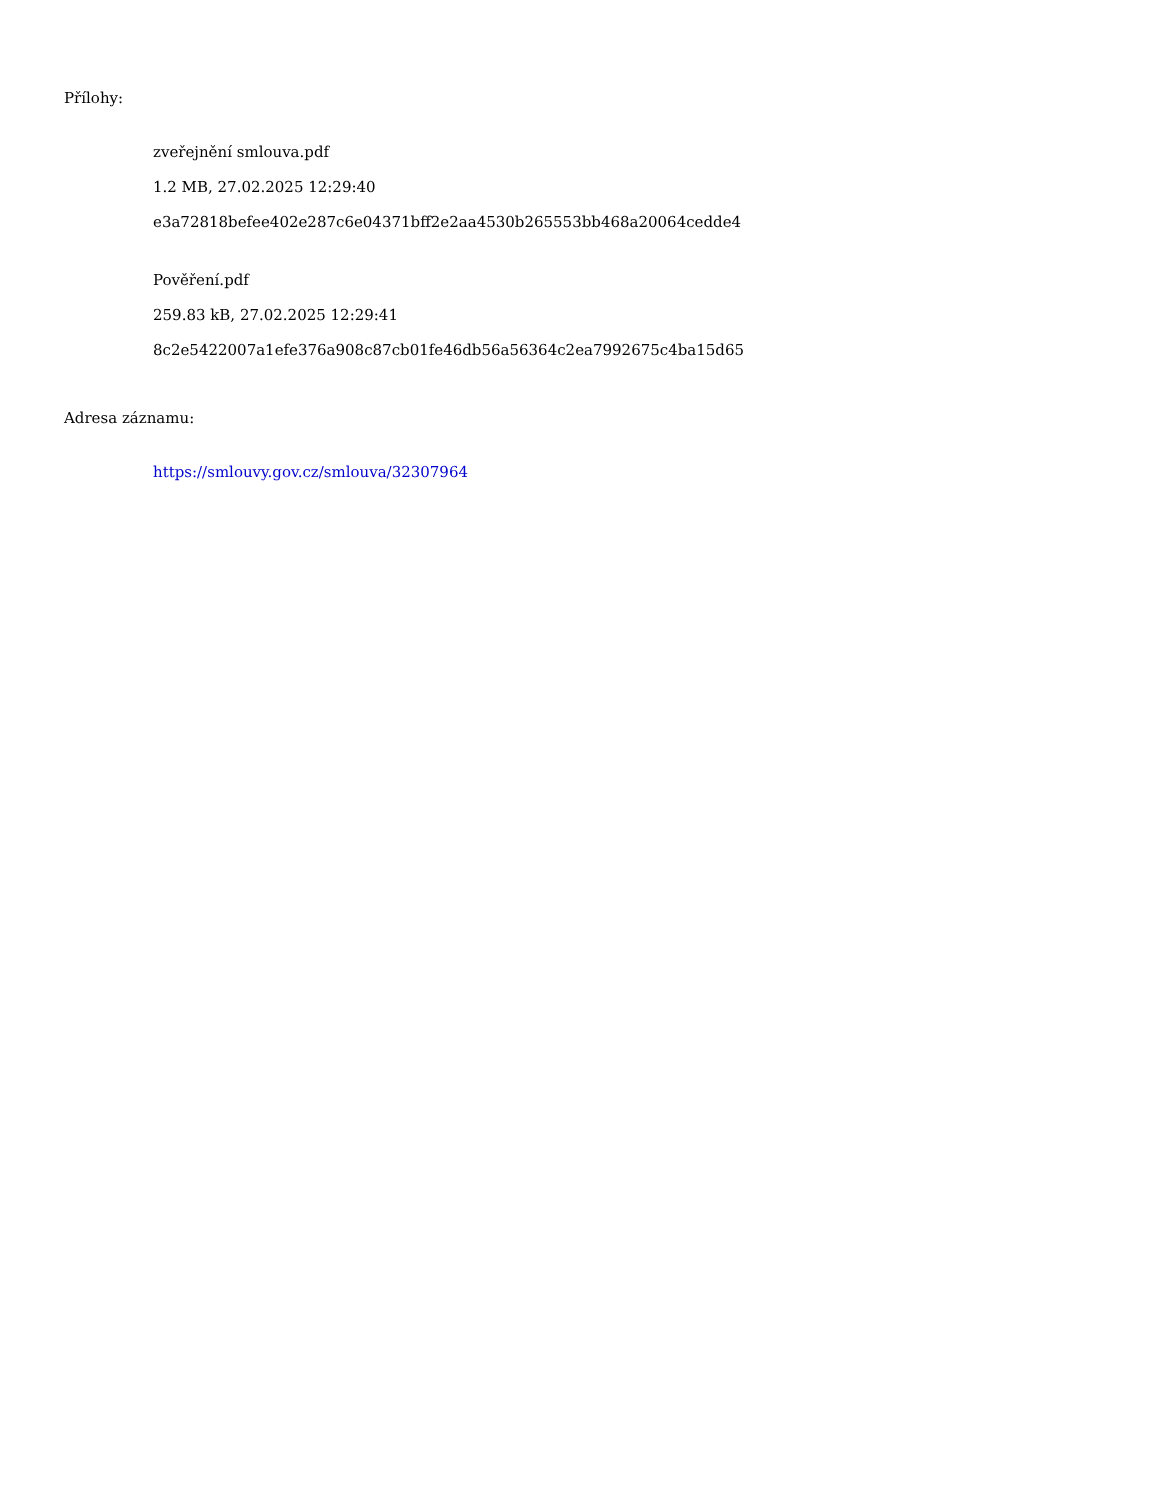Přílohy:
zveřejnění smlouva.pdf
1.2 MB, 27.02.2025 12:29:40
e3a72818befee402e287c6e04371bff2e2aa4530b265553bb468a20064cedde4
Pověření.pdf
259.83 kB, 27.02.2025 12:29:41
8c2e5422007a1efe376a908c87cb01fe46db56a56364c2ea7992675c4ba15d65
Adresa záznamu:
https://smlouvy.gov.cz/smlouva/32307964